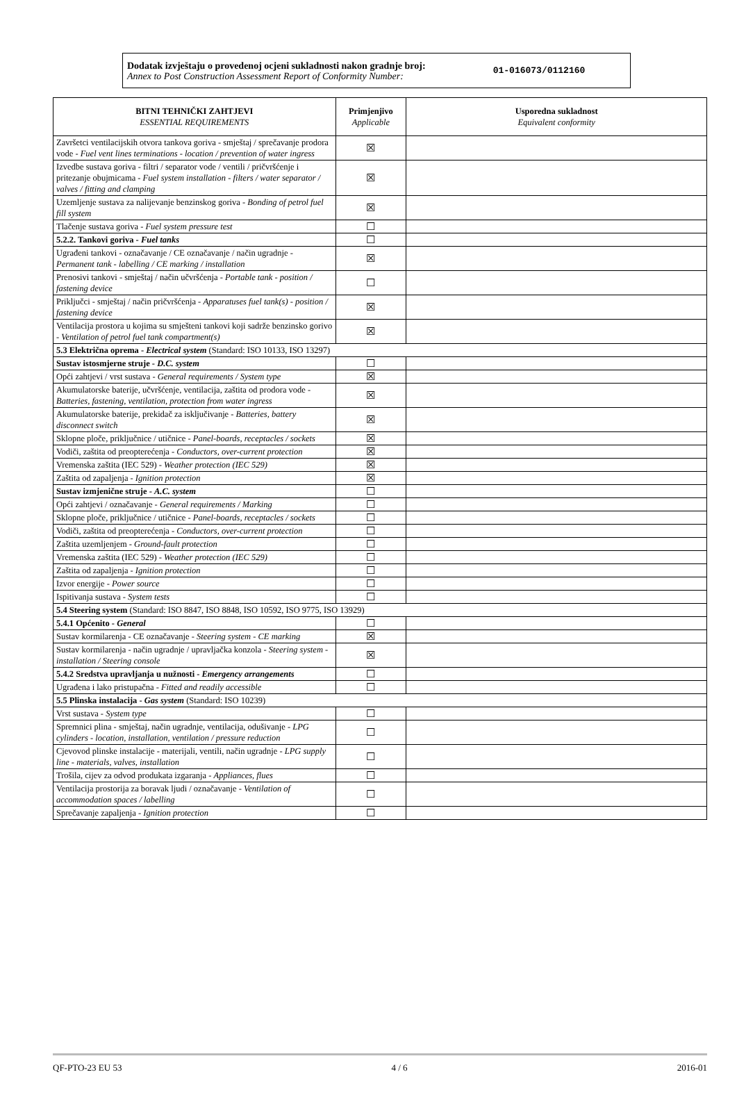Dodatak izvještaju o provedenoj ocjeni sukladnosti nakon gradnje broj:
Annex to Post Construction Assessment Report of Conformity Number:
01-016073/0112160
| BITNI TEHNIČKI ZAHTJEVI ESSENTIAL REQUIREMENTS | Primjenjivo Applicable | Usporedna sukladnost Equivalent conformity |
| --- | --- | --- |
| Završetci ventilacijskih otvora tankova goriva - smještaj / sprečavanje prodora vode - Fuel vent lines terminations - location / prevention of water ingress | ☒ | |
| Izvedbe sustava goriva - filtri / separator vode / ventili / pričvršćenje i pritezanje obujmicama - Fuel system installation - filters / water separator / valves / fitting and clamping | ☒ | |
| Uzemljenje sustava za nalijevanje benzinskog goriva - Bonding of petrol fuel fill system | ☒ | |
| Tlačenje sustava goriva - Fuel system pressure test | ☐ | |
| 5.2.2. Tankovi goriva - Fuel tanks | ☐ | |
| Ugrađeni tankovi - označavanje / CE označavanje / način ugradnje - Permanent tank - labelling / CE marking / installation | ☒ | |
| Prenosivi tankovi - smještaj / način učvršćenja - Portable tank - position / fastening device | ☐ | |
| Priključci - smještaj / način pričvršćenja - Apparatuses fuel tank(s) - position / fastening device | ☒ | |
| Ventilacija prostora u kojima su smješteni tankovi koji sadrže benzinsko gorivo - Ventilation of petrol fuel tank compartment(s) | ☒ | |
| 5.3 Električna oprema - Electrical system (Standard: ISO 10133, ISO 13297) | | |
| Sustav istosmjerne struje - D.C. system | ☐ | |
| Opći zahtjevi / vrst sustava - General requirements / System type | ☒ | |
| Akumulatorske baterije, učvršćenje, ventilacija, zaštita od prodora vode - Batteries, fastening, ventilation, protection from water ingress | ☒ | |
| Akumulatorske baterije, prekidač za isključivanje - Batteries, battery disconnect switch | ☒ | |
| Sklopne ploče, priključnice / utičnice - Panel-boards, receptacles / sockets | ☒ | |
| Vodiči, zaštita od preopterećenja - Conductors, over-current protection | ☒ | |
| Vremenska zaštita (IEC 529) - Weather protection (IEC 529) | ☒ | |
| Zaštita od zapaljenja - Ignition protection | ☒ | |
| Sustav izmjenične struje - A.C. system | ☐ | |
| Opći zahtjevi / označavanje - General requirements / Marking | ☐ | |
| Sklopne ploče, priključnice / utičnice - Panel-boards, receptacles / sockets | ☐ | |
| Vodiči, zaštita od preopterećenja - Conductors, over-current protection | ☐ | |
| Zaštita uzemljenjem - Ground-fault protection | ☐ | |
| Vremenska zaštita (IEC 529) - Weather protection (IEC 529) | ☐ | |
| Zaštita od zapaljenja - Ignition protection | ☐ | |
| Izvor energije - Power source | ☐ | |
| Ispitivanja sustava - System tests | ☐ | |
| 5.4 Steering system (Standard: ISO 8847, ISO 8848, ISO 10592, ISO 9775, ISO 13929) | | |
| 5.4.1 Općenito - General | ☐ | |
| Sustav kormilarenja - CE označavanje - Steering system - CE marking | ☒ | |
| Sustav kormilarenja - način ugradnje / upravljačka konzola - Steering system - installation / Steering console | ☒ | |
| 5.4.2 Sredstva upravljanja u nužnosti - Emergency arrangements | ☐ | |
| Ugrađena i lako pristupačna - Fitted and readily accessible | ☐ | |
| 5.5 Plinska instalacija - Gas system (Standard: ISO 10239) | | |
| Vrst sustava - System type | ☐ | |
| Spremnici plina - smještaj, način ugradnje, ventilacija, odušivanje - LPG cylinders - location, installation, ventilation / pressure reduction | ☐ | |
| Cjevovod plinske instalacije - materijali, ventili, način ugradnje - LPG supply line - materials, valves, installation | ☐ | |
| Trošila, cijev za odvod produkata izgaranja - Appliances, flues | ☐ | |
| Ventilacija prostorija za boravak ljudi / označavanje - Ventilation of accommodation spaces / labelling | ☐ | |
| Sprečavanje zapaljenja - Ignition protection | ☐ | |
QF-PTO-23 EU 53 4 / 6 2016-01